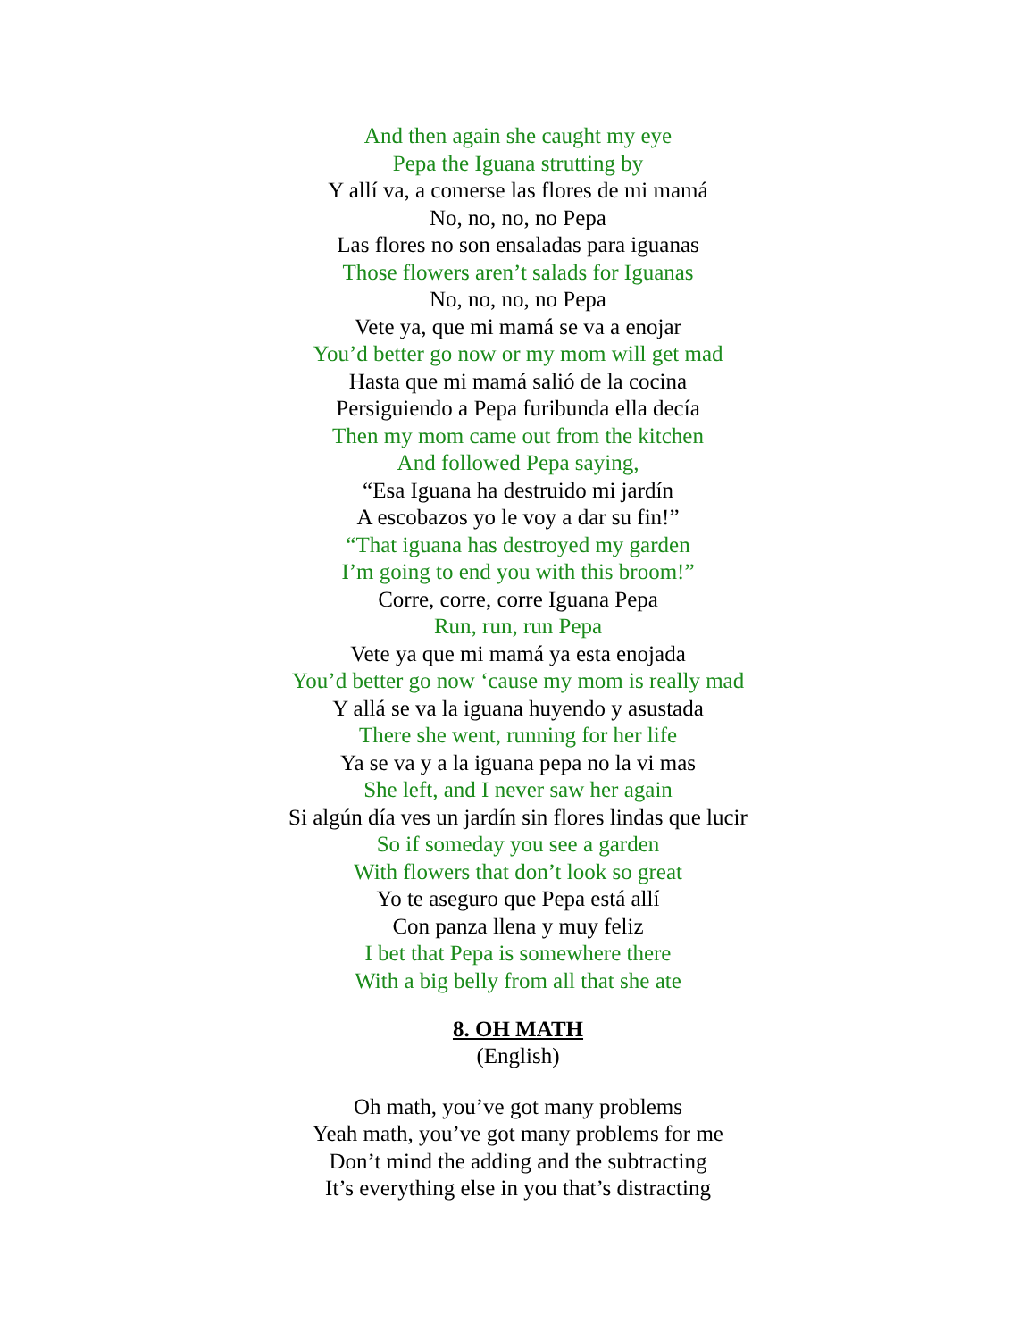And then again she caught my eye
Pepa the Iguana strutting by
Y allí va, a comerse las flores de mi mamá
No, no, no, no Pepa
Las flores no son ensaladas para iguanas
Those flowers aren’t salads for Iguanas
No, no, no, no Pepa
Vete ya, que mi mamá se va a enojar
You’d better go now or my mom will get mad
Hasta que mi mamá salió de la cocina
Persiguiendo a Pepa furibunda ella decía
Then my mom came out from the kitchen
And followed Pepa saying,
“Esa Iguana ha destruido mi jardín
A escobazos yo le voy a dar su fin!”
“That iguana has destroyed my garden
I’m going to end you with this broom!”
Corre, corre, corre Iguana Pepa
Run, run, run Pepa
Vete ya que mi mamá ya esta enojada
You’d better go now ‘cause my mom is really mad
Y allá se va la iguana huyendo y asustada
There she went, running for her life
Ya se va y a la iguana pepa no la vi mas
She left, and I never saw her again
Si algún día ves un jardín sin flores lindas que lucir
So if someday you see a garden
With flowers that don’t look so great
Yo te aseguro que Pepa está allí
Con panza llena y muy feliz
I bet that Pepa is somewhere there
With a big belly from all that she ate
8. OH MATH
(English)
Oh math, you’ve got many problems
Yeah math, you’ve got many problems for me
Don’t mind the adding and the subtracting
It’s everything else in you that’s distracting